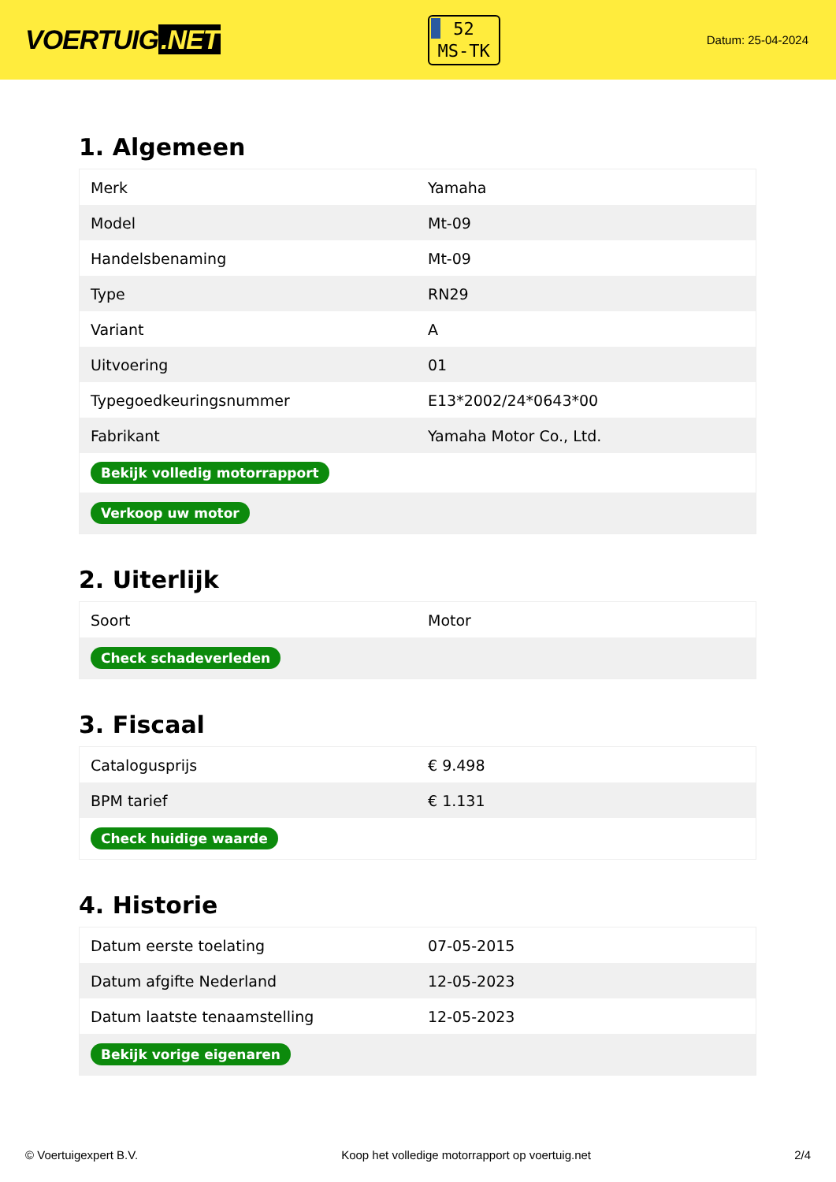VOERTUIG.NET
52
MS-TK
Datum: 25-04-2024
1. Algemeen
| Merk | Yamaha |
| Model | Mt-09 |
| Handelsbenaming | Mt-09 |
| Type | RN29 |
| Variant | A |
| Uitvoering | 01 |
| Typegoedkeuringsnummer | E13*2002/24*0643*00 |
| Fabrikant | Yamaha Motor Co., Ltd. |
| Bekijk volledig motorrapport | |
| Verkoop uw motor | |
2. Uiterlijk
| Soort | Motor |
| Check schadeverleden | |
3. Fiscaal
| Catalogusprijs | € 9.498 |
| BPM tarief | € 1.131 |
| Check huidige waarde | |
4. Historie
| Datum eerste toelating | 07-05-2015 |
| Datum afgifte Nederland | 12-05-2023 |
| Datum laatste tenaamstelling | 12-05-2023 |
| Bekijk vorige eigenaren | |
© Voertuigexpert B.V. Koop het volledige motorrapport op voertuig.net 2/4